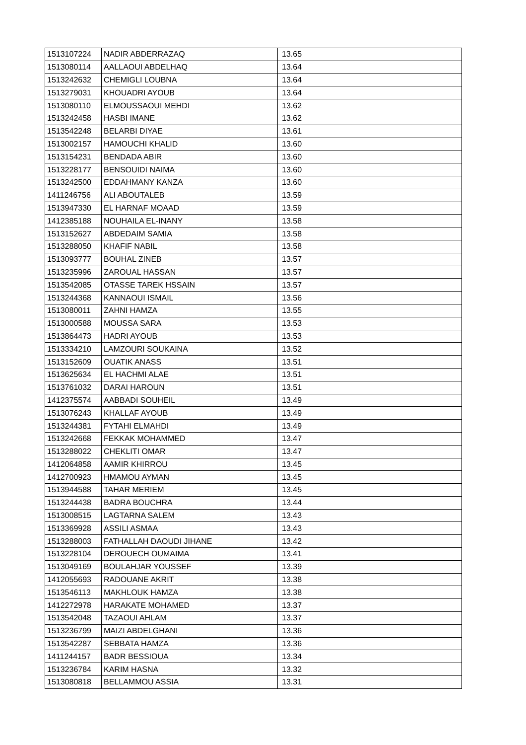| 1513107224 | NADIR ABDERRAZAQ | 13.65 |
| 1513080114 | AALLAOUI ABDELHAQ | 13.64 |
| 1513242632 | CHEMIGLI LOUBNA | 13.64 |
| 1513279031 | KHOUADRI AYOUB | 13.64 |
| 1513080110 | ELMOUSSAOUI MEHDI | 13.62 |
| 1513242458 | HASBI IMANE | 13.62 |
| 1513542248 | BELARBI DIYAE | 13.61 |
| 1513002157 | HAMOUCHI KHALID | 13.60 |
| 1513154231 | BENDADA ABIR | 13.60 |
| 1513228177 | BENSOUIDI NAIMA | 13.60 |
| 1513242500 | EDDAHMANY KANZA | 13.60 |
| 1411246756 | ALI ABOUTALEB | 13.59 |
| 1513947330 | EL HARNAF MOAAD | 13.59 |
| 1412385188 | NOUHAILA EL-INANY | 13.58 |
| 1513152627 | ABDEDAIM SAMIA | 13.58 |
| 1513288050 | KHAFIF NABIL | 13.58 |
| 1513093777 | BOUHAL ZINEB | 13.57 |
| 1513235996 | ZAROUAL HASSAN | 13.57 |
| 1513542085 | OTASSE TAREK HSSAIN | 13.57 |
| 1513244368 | KANNAOUI ISMAIL | 13.56 |
| 1513080011 | ZAHNI HAMZA | 13.55 |
| 1513000588 | MOUSSA SARA | 13.53 |
| 1513864473 | HADRI AYOUB | 13.53 |
| 1513334210 | LAMZOURI SOUKAINA | 13.52 |
| 1513152609 | OUATIK ANASS | 13.51 |
| 1513625634 | EL HACHMI ALAE | 13.51 |
| 1513761032 | DARAI HAROUN | 13.51 |
| 1412375574 | AABBADI SOUHEIL | 13.49 |
| 1513076243 | KHALLAF AYOUB | 13.49 |
| 1513244381 | FYTAHI ELMAHDI | 13.49 |
| 1513242668 | FEKKAK MOHAMMED | 13.47 |
| 1513288022 | CHEKLITI OMAR | 13.47 |
| 1412064858 | AAMIR KHIRROU | 13.45 |
| 1412700923 | HMAMOU AYMAN | 13.45 |
| 1513944588 | TAHAR MERIEM | 13.45 |
| 1513244438 | BADRA BOUCHRA | 13.44 |
| 1513008515 | LAGTARNA SALEM | 13.43 |
| 1513369928 | ASSILI ASMAA | 13.43 |
| 1513288003 | FATHALLAH DAOUDI JIHANE | 13.42 |
| 1513228104 | DEROUECH OUMAIMA | 13.41 |
| 1513049169 | BOULAHJAR YOUSSEF | 13.39 |
| 1412055693 | RADOUANE AKRIT | 13.38 |
| 1513546113 | MAKHLOUK HAMZA | 13.38 |
| 1412272978 | HARAKATE MOHAMED | 13.37 |
| 1513542048 | TAZAOUI AHLAM | 13.37 |
| 1513236799 | MAIZI ABDELGHANI | 13.36 |
| 1513542287 | SEBBATA HAMZA | 13.36 |
| 1411244157 | BADR BESSIOUA | 13.34 |
| 1513236784 | KARIM HASNA | 13.32 |
| 1513080818 | BELLAMMOU ASSIA | 13.31 |